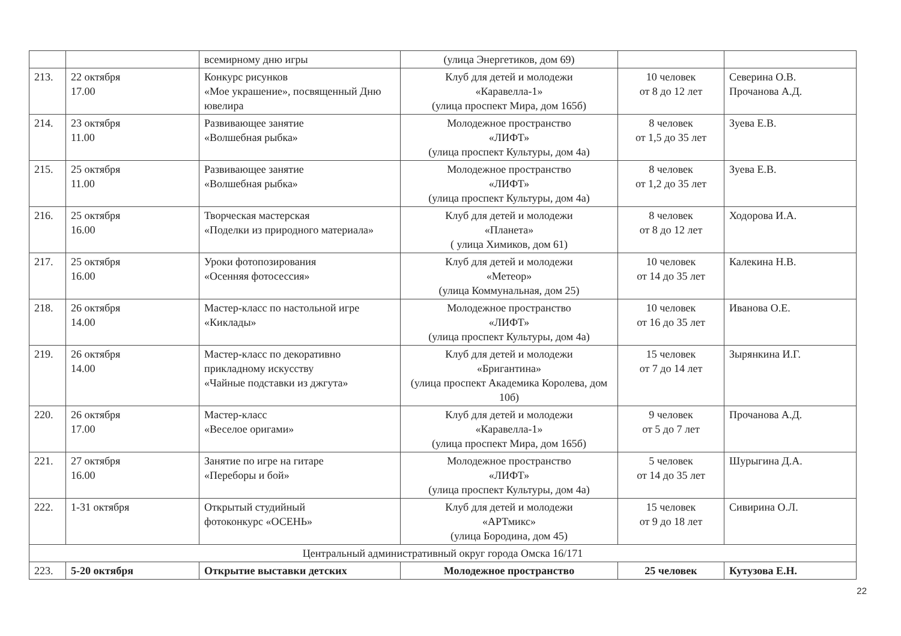| | | всемирному дню игры | (улица Энергетиков, дом 69) | | |
| 213. | 22 октября 17.00 | Конкурс рисунков «Мое украшение», посвященный Дню ювелира | Клуб для детей и молодежи «Каравелла-1» (улица проспект Мира, дом 165б) | 10 человек от 8 до 12 лет | Северина О.В. Прочанова А.Д. |
| 214. | 23 октября 11.00 | Развивающее занятие «Волшебная рыбка» | Молодежное пространство «ЛИФТ» (улица проспект Культуры, дом 4а) | 8 человек от 1,5 до 35 лет | Зуева Е.В. |
| 215. | 25 октября 11.00 | Развивающее занятие «Волшебная рыбка» | Молодежное пространство «ЛИФТ» (улица проспект Культуры, дом 4а) | 8 человек от 1,2 до 35 лет | Зуева Е.В. |
| 216. | 25 октября 16.00 | Творческая мастерская «Поделки из природного материала» | Клуб для детей и молодежи «Планета» ( улица Химиков, дом 61) | 8 человек от 8 до 12 лет | Ходорова И.А. |
| 217. | 25 октября 16.00 | Уроки фотопозирования «Осенняя фотосессия» | Клуб для детей и молодежи «Метеор» (улица Коммунальная, дом 25) | 10 человек от 14 до 35 лет | Калекина Н.В. |
| 218. | 26 октября 14.00 | Мастер-класс по настольной игре «Киклады» | Молодежное пространство «ЛИФТ» (улица проспект Культуры, дом 4а) | 10 человек от 16 до 35 лет | Иванова О.Е. |
| 219. | 26 октября 14.00 | Мастер-класс по декоративно прикладному искусству «Чайные подставки из джгута» | Клуб для детей и молодежи «Бригантина» (улица проспект Академика Королева, дом 10б) | 15 человек от 7 до 14 лет | Зырянкина И.Г. |
| 220. | 26 октября 17.00 | Мастер-класс «Веселое оригами» | Клуб для детей и молодежи «Каравелла-1» (улица проспект Мира, дом 165б) | 9 человек от 5 до 7 лет | Прочанова А.Д. |
| 221. | 27 октября 16.00 | Занятие по игре на гитаре «Переборы и бой» | Молодежное пространство «ЛИФТ» (улица проспект Культуры, дом 4а) | 5 человек от 14 до 35 лет | Шурыгина Д.А. |
| 222. | 1-31 октября | Открытый студийный фотоконкурс «ОСЕНЬ» | Клуб для детей и молодежи «АРТмикс» (улица Бородина, дом 45) | 15 человек от 9 до 18 лет | Сивирина О.Л. |
| Центральный административный округ города Омска 16/171 | | | | | |
| 223. | 5-20 октября | Открытие выставки детских | Молодежное пространство | 25 человек | Кутузова Е.Н. |
22